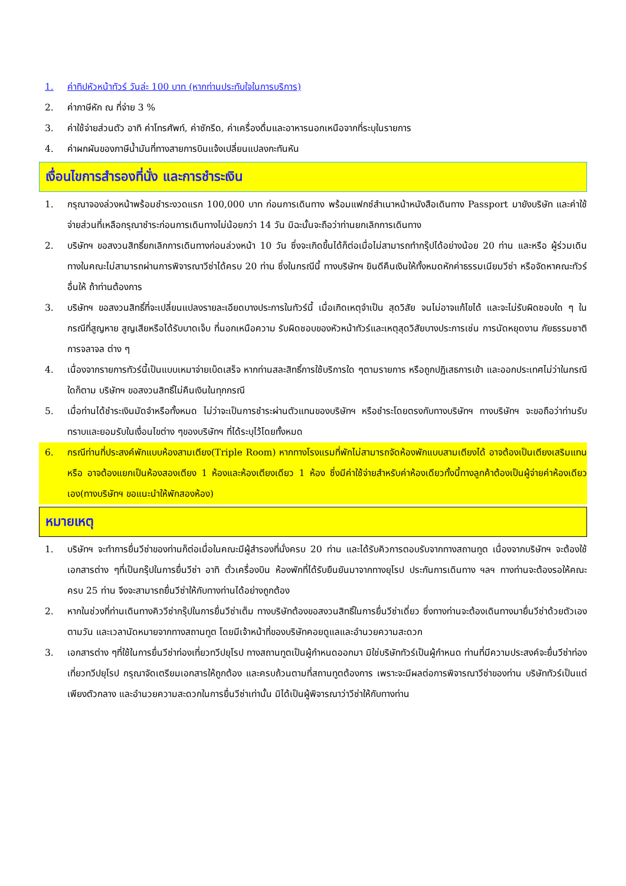1. ค่าทิปหัวหน้าทัวร์ วันล่ะ 100 บาท (หากท่านประทับใจในการบริการ)
2. ค่าภาษีหัก ณ ที่จ่าย 3 %
3. ค่าใช้จ่ายส่วนตัว อาทิ ค่าโทรศัพท์, ค่าซักรีด, ค่าเครื่องดื่มและอาหารนอกเหนือจากที่ระบุในรายการ
4. ค่าผกผันของภาษีน้ำมันที่ทางสายการบินแจ้งเปลี่ยนแปลงกะทันหัน
เงื่อนไขการสำรองที่นั่ง และการชำระเงิน
1. กรุณาจองล่วงหน้าพร้อมชำระงวดแรก 100,000 บาท ก่อนการเดินทาง พร้อมแฟกซ์สำเนาหน้าหนังสือเดินทาง Passport มายังบริษัท และค่าใช้จ่ายส่วนที่เหลือกรุณาชำระก่อนการเดินทางไม่น้อยกว่า 14 วัน มิฉะนั้นจะถือว่าท่านยกเลิกการเดินทาง
2. บริษัทฯ ขอสงวนสิทธิ์ยกเลิกการเดินทางก่อนล่วงหน้า 10 วัน ซึ่งจะเกิดขึ้นได้ก็ต่อเมื่อไม่สามารถทำกรุ๊ปได้อย่างน้อย 20 ท่าน และหรือ ผู้ร่วมเดินทางในคณะไม่สามารถผ่านการพิจารณาวีซ่าได้ครบ 20 ท่าน ซึ่งในกรณีนี้ ทางบริษัทฯ ยินดีคืนเงินให้ทั้งหมดหักค่าธรรมเนียมวีซ่า หรือจัดหาคณะทัวร์อื่นให้ ถ้าท่านต้องการ
3. บริษัทฯ ขอสงวนสิทธิ์ที่จะเปลี่ยนแปลงรายละเอียดบางประการในทัวร์นี้ เมื่อเกิดเหตุจำเป็น สุดวิสัย จนไม่อาจแก้ไขได้ และจะไม่รับผิดชอบใด ๆ ในกรณีที่สูญหาย สูญเสียหรือได้รับบาดเจ็บ ที่นอกเหนือความ รับผิดชอบของหัวหน้าทัวร์และเหตุสุดวิสัยบางประการเช่น การนัดหยุดงาน ภัยธรรมชาติ การจลาจล ต่าง ๆ
4. เนื่องจากรายการทัวร์นี้เป็นแบบเหมาจ่ายเบ็ดเสร็จ หากท่านสละสิทธิ์การใช้บริการใด ๆตามรายการ หรือถูกปฏิเสธการเข้า และออกประเทศไม่ว่าในกรณีใดก็ตาม บริษัทฯ ขอสงวนสิทธิ์ไม่คืนเงินในทุกกรณี
5. เมื่อท่านได้ชำระเงินมัดจำหรือทั้งหมด ไม่ว่าจะเป็นการชำระผ่านตัวแทนของบริษัทฯ หรือชำระโดยตรงกับทางบริษัทฯ ทางบริษัทฯ จะขอถือว่าท่านรับทราบและยอมรับในเงื่อนไขต่าง ๆของบริษัทฯ ที่ได้ระบุไว้โดยทั้งหมด
6. กรณีท่านที่ประสงค์พักแบบห้องสามเตียง(Triple Room) หากทางโรงแรมที่พักไม่สามารถจัดห้องพักแบบสามเตียงได้ อาจต้องเป็นเตียงเสริมแทน หรือ อาจต้องแยกเป็นห้องสองเตียง 1 ห้องและห้องเตียงเดียว 1 ห้อง ซึ่งมีค่าใช้จ่ายสำหรับค่าห้องเดียวทั้งนี้ทางลูกค้าต้องเป็นผู้จ่ายค่าห้องเดียวเอง(ทางบริษัทฯ ขอแนะนำให้พักสองห้อง)
หมายเหตุ
1. บริษัทฯ จะทำการยื่นวีซ่าของท่านก็ต่อเมื่อในคณะมีผู้สำรองที่นั่งครบ 20 ท่าน และได้รับคิวการตอบรับจากทางสถานทูต เนื่องจากบริษัทฯ จะต้องใช้เอกสารต่าง ๆที่เป็นกรุ๊ปในการยื่นวีซ่า อาทิ ตั๋วเครื่องบิน ห้องพักที่ได้รับยืนยันมาจากทางยุโรป ประกันการเดินทาง ฯลฯ ทางท่านจะต้องรอให้คณะครบ 25 ท่าน จึงจะสามารถยื่นวีซ่าให้กับทางท่านได้อย่างถูกต้อง
2. หากในช่วงที่ท่านเดินทางคิววีซ่ากรุ๊ปในการยื่นวีซ่าเต็ม ทางบริษัทต้องขอสงวนสิทธิ์ในการยื่นวีซ่าเดี่ยว ซึ่งทางท่านจะต้องเดินทางมายื่นวีซ่าด้วยตัวเอง ตามวัน และเวลานัดหมายจากทางสถานทูต โดยมีเจ้าหน้าที่ของบริษัทคอยดูแลและอำนวยความสะดวก
3. เอกสารต่าง ๆที่ใช้ในการยื่นวีซ่าท่องเที่ยวทวีปยุโรป ทางสถานทูตเป็นผู้กำหนดออกมา มิใช่บริษัททัวร์เป็นผู้กำหนด ท่านที่มีความประสงค์จะยื่นวีซ่าท่องเที่ยวทวีปยุโรป กรุณาจัดเตรียมเอกสารให้ถูกต้อง และครบถ้วนตามที่สถานทูตต้องการ เพราะจะมีผลต่อการพิจารณาวีซ่าของท่าน บริษัททัวร์เป็นแต่เพียงตัวกลาง และอำนวยความสะดวกในการยื่นวีซ่าเท่านั้น มิได้เป็นผู้พิจารณาว่าวีซ่าให้กับทางท่าน